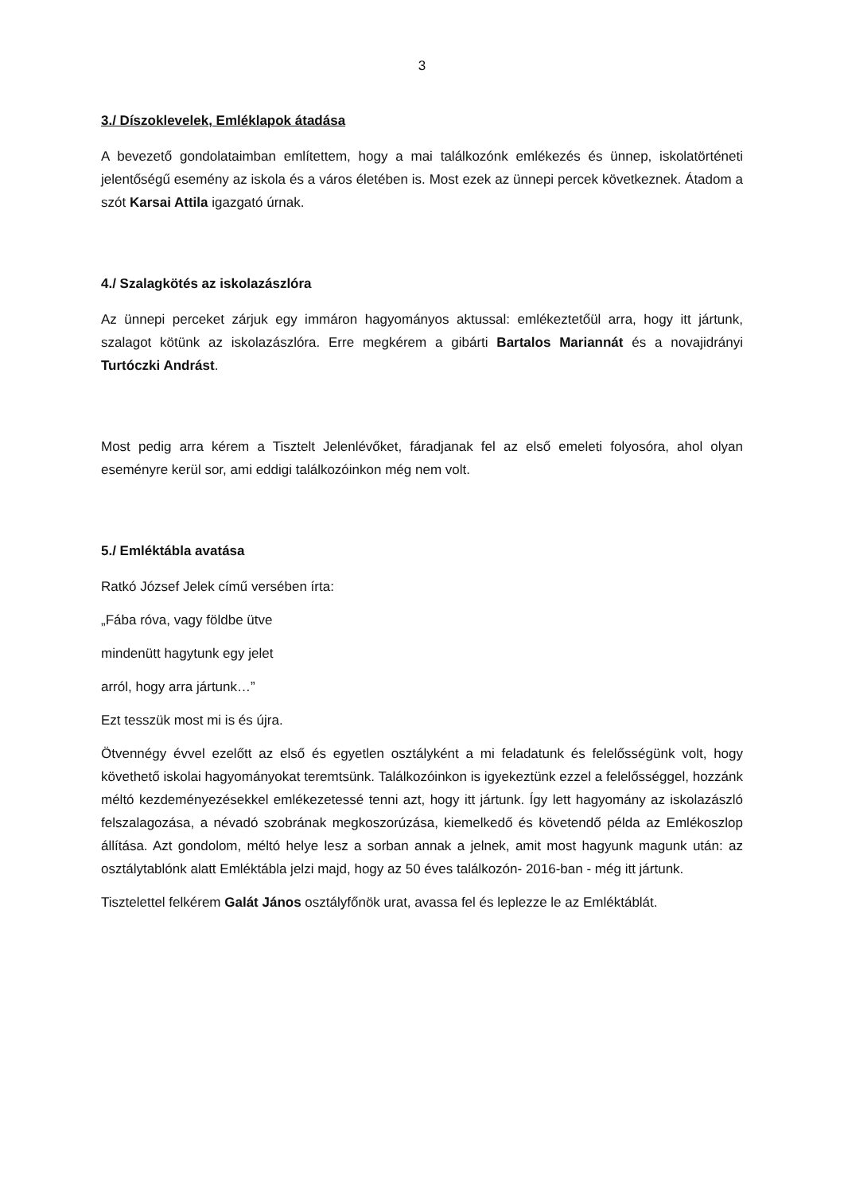3
3./ Díszoklevelek, Emléklapok átadása
A bevezető gondolataimban említettem, hogy a mai találkozónk emlékezés és ünnep, iskolatörténeti jelentőségű esemény az iskola és a város életében is. Most ezek az ünnepi percek következnek. Átadom a szót Karsai Attila igazgató úrnak.
4./ Szalagkötés az iskolazászlóra
Az ünnepi perceket zárjuk egy immáron hagyományos aktussal: emlékeztetőül arra, hogy itt jártunk, szalagot kötünk az iskolazászlóra. Erre megkérem a gibárti Bartalos Mariannát és a novajidrányi Turtóczki Andrást.
Most pedig arra kérem a Tisztelt Jelenlévőket, fáradjanak fel az első emeleti folyosóra, ahol olyan eseményre kerül sor, ami eddigi találkozóinkon még nem volt.
5./ Emléktábla avatása
Ratkó József Jelek című versében írta:
„Fába róva, vagy földbe ütve
mindenütt hagytunk egy jelet
arról, hogy arra jártunk…”
Ezt tesszük most mi is és újra.
Ötvennégy évvel ezelőtt az első és egyetlen osztályként a mi feladatunk és felelősségünk volt, hogy követhető iskolai hagyományokat teremtsünk. Találkozóinkon is igyekeztünk ezzel a felelősséggel, hozzánk méltó kezdeményezésekkel emlékezetessé tenni azt, hogy itt jártunk. Így lett hagyomány az iskolazászló felszalagozása, a névadó szobrának megkoszorúzása, kiemelkedő és követendő példa az Emlékoszlop állítása. Azt gondolom, méltó helye lesz a sorban annak a jelnek, amit most hagyunk magunk után: az osztálytablónk alatt Emléktábla jelzi majd, hogy az 50 éves találkozón- 2016-ban - még itt jártunk.
Tisztelettel felkérem Galát János osztályfőnök urat, avassa fel és leplezze le az Emléktáblát.